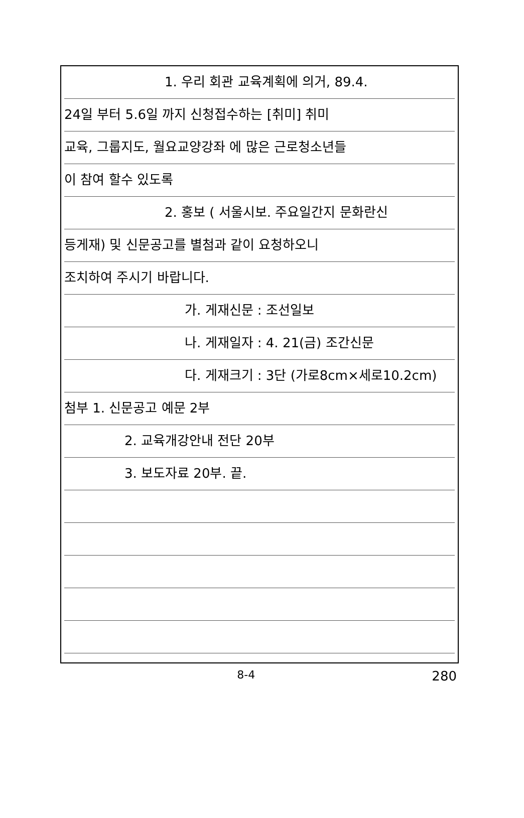1. 우리 회관 교육계획에 의거, 89.4.
24일 부터 5.6일 까지 신청접수하는 [취미] 취미
교육, 그룹지도, 월요교양강좌 에 많은 근로청소년들
이 참여 할수 있도록
2. 홍보 ( 서울시보. 주요일간지 문화란신
등게재) 및 신문공고를 별첨과 같이 요청하오니
조치하여 주시기 바랍니다.
가. 게재신문 : 조선일보
나. 게재일자 : 4. 21(금) 조간신문
다. 게재크기 : 3단 (가로8cm×세로10.2cm)
첨부 1. 신문공고 예문 2부
2. 교육개강안내 전단 20부
3. 보도자료 20부. 끝.
8-4 280